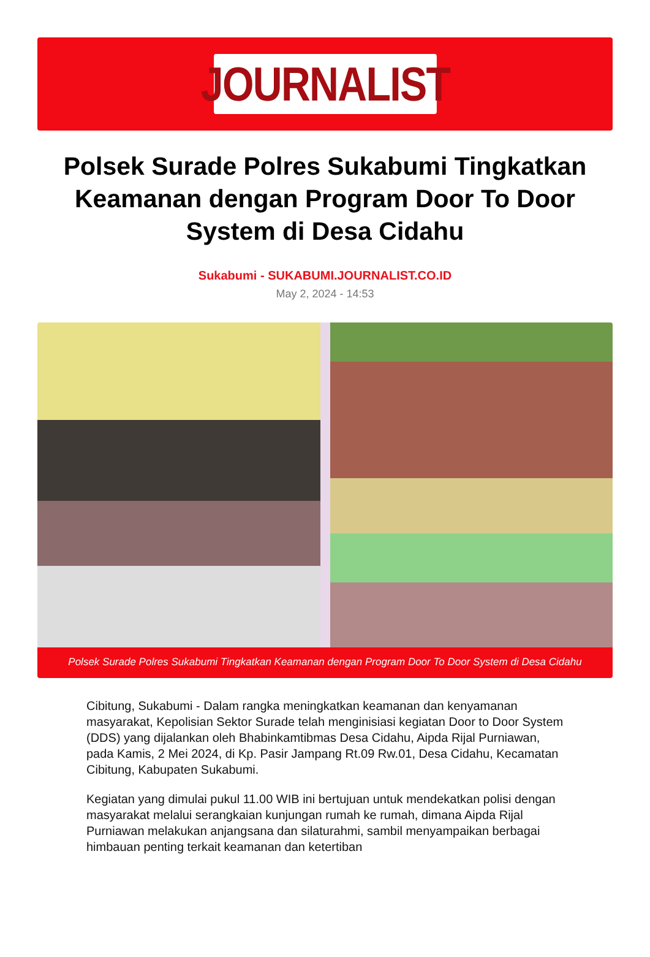JOURNALIST
Polsek Surade Polres Sukabumi Tingkatkan Keamanan dengan Program Door To Door System di Desa Cidahu
Sukabumi - SUKABUMI.JOURNALIST.CO.ID
May 2, 2024 - 14:53
Polsek Surade Polres Sukabumi Tingkatkan Keamanan dengan Program Door To Door System di Desa Cidahu
Cibitung, Sukabumi - Dalam rangka meningkatkan keamanan dan kenyamanan masyarakat, Kepolisian Sektor Surade telah menginisiasi kegiatan Door to Door System (DDS) yang dijalankan oleh Bhabinkamtibmas Desa Cidahu, Aipda Rijal Purniawan, pada Kamis, 2 Mei 2024, di Kp. Pasir Jampang Rt.09 Rw.01, Desa Cidahu, Kecamatan Cibitung, Kabupaten Sukabumi.
Kegiatan yang dimulai pukul 11.00 WIB ini bertujuan untuk mendekatkan polisi dengan masyarakat melalui serangkaian kunjungan rumah ke rumah, dimana Aipda Rijal Purniawan melakukan anjangsana dan silaturahmi, sambil menyampaikan berbagai himbauan penting terkait keamanan dan ketertiban